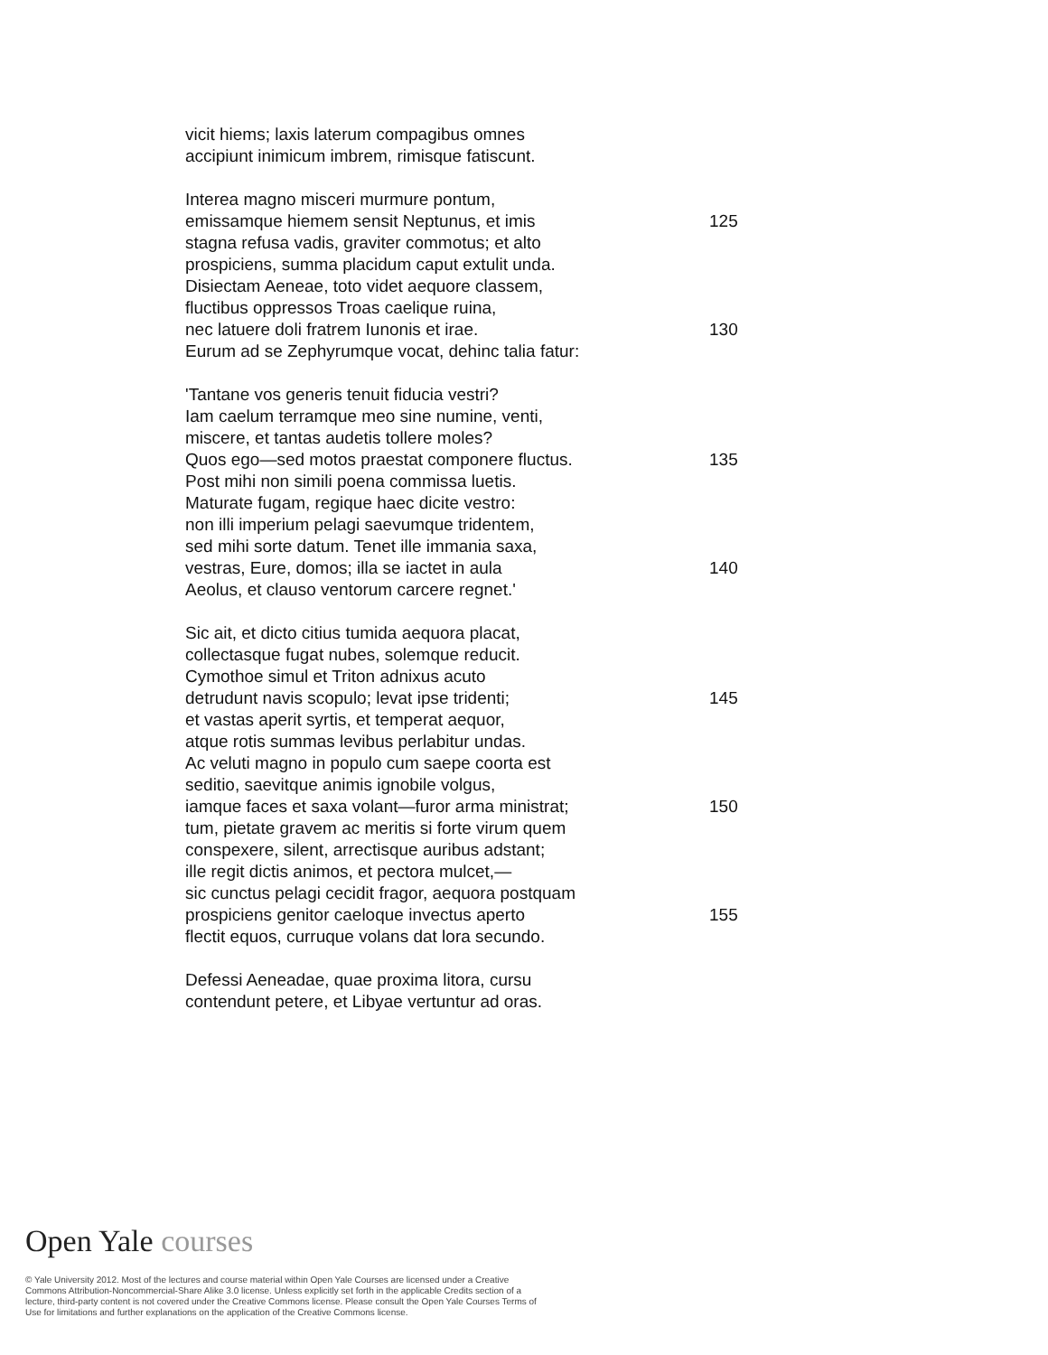vicit hiems; laxis laterum compagibus omnes
accipiunt inimicum imbrem, rimisque fatiscunt.
Interea magno misceri murmure pontum,
emissamque hiemem sensit Neptunus, et imis 125
stagna refusa vadis, graviter commotus; et alto
prospiciens, summa placidum caput extulit unda.
Disiectam Aeneae, toto videt aequore classem,
fluctibus oppressos Troas caelique ruina,
nec latuere doli fratrem Iunonis et irae. 130
Eurum ad se Zephyrumque vocat, dehinc talia fatur:
'Tantane vos generis tenuit fiducia vestri?
Iam caelum terramque meo sine numine, venti,
miscere, et tantas audetis tollere moles?
Quos ego—sed motos praestat componere fluctus. 135
Post mihi non simili poena commissa luetis.
Maturate fugam, regique haec dicite vestro:
non illi imperium pelagi saevumque tridentem,
sed mihi sorte datum. Tenet ille immania saxa,
vestras, Eure, domos; illa se iactet in aula 140
Aeolus, et clauso ventorum carcere regnet.'
Sic ait, et dicto citius tumida aequora placat,
collectasque fugat nubes, solemque reducit.
Cymothoe simul et Triton adnixus acuto
detrudunt navis scopulo; levat ipse tridenti; 145
et vastas aperit syrtis, et temperat aequor,
atque rotis summas levibus perlabitur undas.
Ac veluti magno in populo cum saepe coorta est
seditio, saevitque animis ignobile volgus,
iamque faces et saxa volant—furor arma ministrat; 150
tum, pietate gravem ac meritis si forte virum quem
conspexere, silent, arrectisque auribus adstant;
ille regit dictis animos, et pectora mulcet,—
sic cunctus pelagi cecidit fragor, aequora postquam
prospiciens genitor caeloque invectus aperto 155
flectit equos, curruque volans dat lora secundo.
Defessi Aeneadae, quae proxima litora, cursu
contendunt petere, et Libyae vertuntur ad oras.
Open Yale courses
© Yale University 2012. Most of the lectures and course material within Open Yale Courses are licensed under a Creative Commons Attribution-Noncommercial-Share Alike 3.0 license. Unless explicitly set forth in the applicable Credits section of a lecture, third-party content is not covered under the Creative Commons license. Please consult the Open Yale Courses Terms of Use for limitations and further explanations on the application of the Creative Commons license.